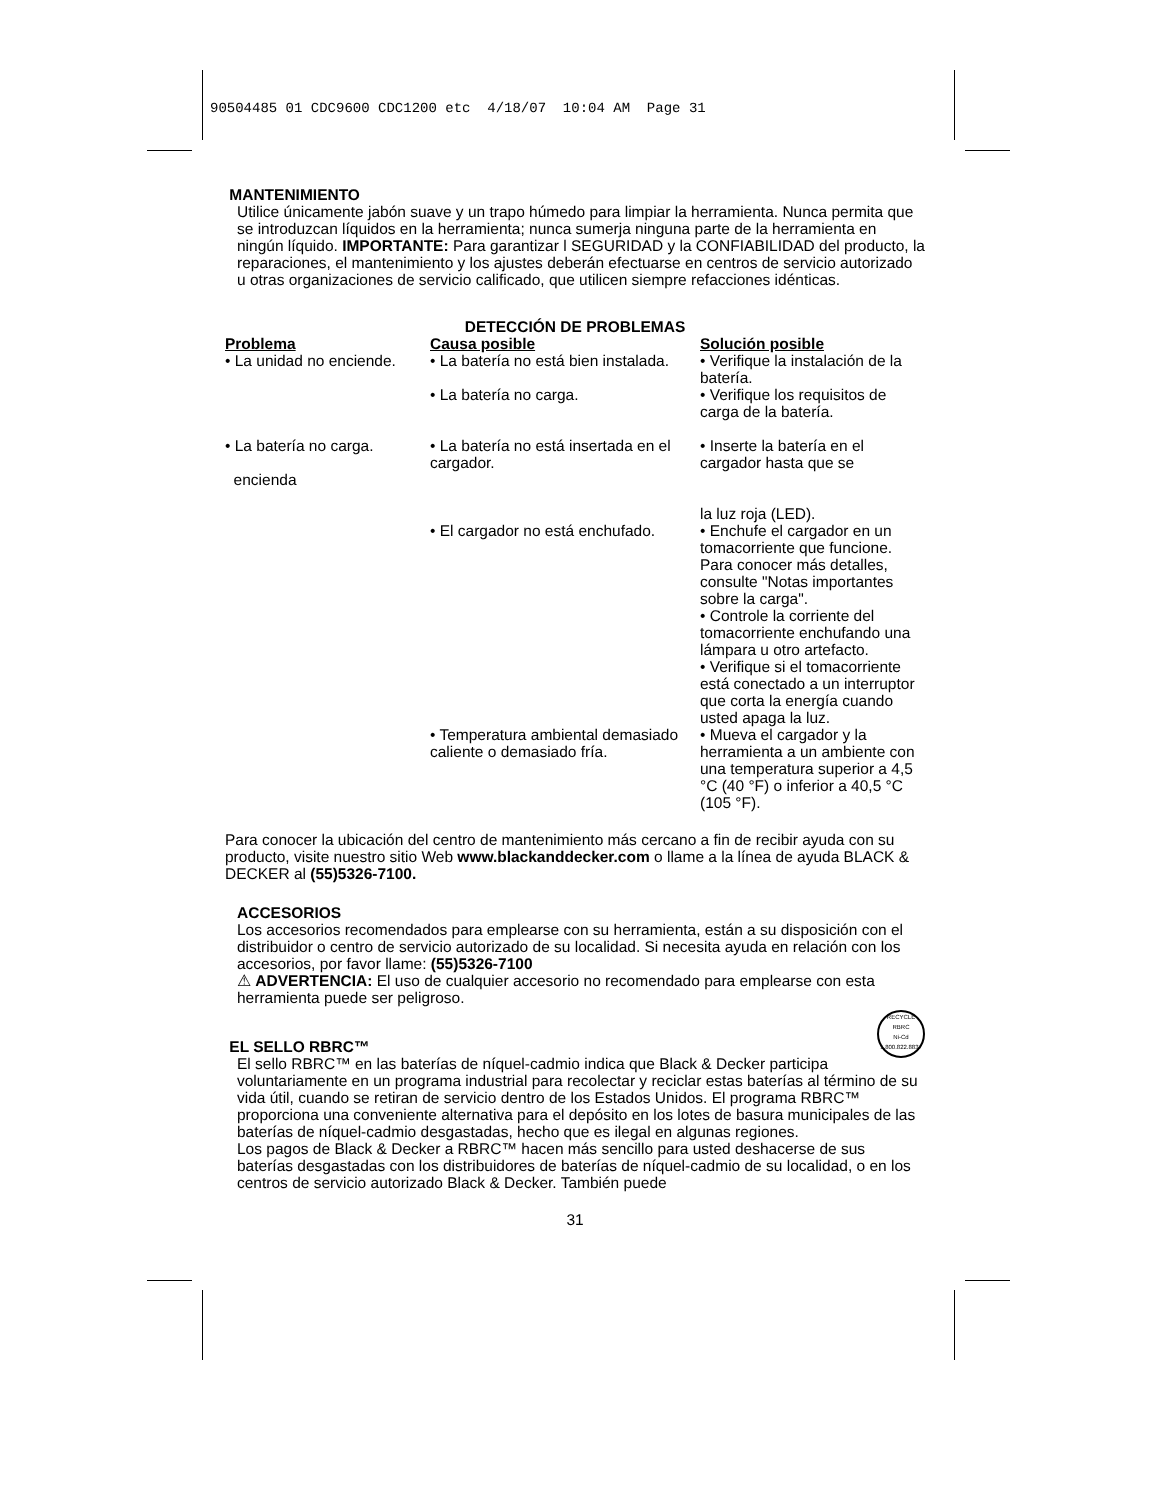90504485 01 CDC9600 CDC1200 etc 4/18/07 10:04 AM Page 31
MANTENIMIENTO
Utilice únicamente jabón suave y un trapo húmedo para limpiar la herramienta. Nunca permita que se introduzcan líquidos en la herramienta; nunca sumerja ninguna parte de la herramienta en ningún líquido. IMPORTANTE: Para garantizar l SEGURIDAD y la CONFIABILIDAD del producto, la reparaciones, el mantenimiento y los ajustes deberán efectuarse en centros de servicio autorizado u otras organizaciones de servicio calificado, que utilicen siempre refacciones idénticas.
DETECCIÓN DE PROBLEMAS
| Problema | Causa posible | Solución posible |
| --- | --- | --- |
| • La unidad no enciende. | • La batería no está bien instalada. | • Verifique la instalación de la batería. |
| | • La batería no carga. | • Verifique los requisitos de carga de la batería. |
| • La batería no carga. encienda | • La batería no está insertada en el cargador. | • Inserte la batería en el cargador hasta que se la luz roja (LED). |
| | • El cargador no está enchufado. | • Enchufe el cargador en un tomacorriente que funcione. Para conocer más detalles, consulte "Notas importantes sobre la carga". • Controle la corriente del tomacorriente enchufando una lámpara u otro artefacto. • Verifique si el tomacorriente está conectado a un interruptor que corta la energía cuando usted apaga la luz. |
| | • Temperatura ambiental demasiado caliente o demasiado fría. | • Mueva el cargador y la herramienta a un ambiente con una temperatura superior a 4,5 °C (40 °F) o inferior a 40,5 °C (105 °F). |
Para conocer la ubicación del centro de mantenimiento más cercano a fin de recibir ayuda con su producto, visite nuestro sitio Web www.blackanddecker.com o llame a la línea de ayuda BLACK & DECKER al (55)5326-7100.
ACCESORIOS
Los accesorios recomendados para emplearse con su herramienta, están a su disposición con el distribuidor o centro de servicio autorizado de su localidad. Si necesita ayuda en relación con los accesorios, por favor llame: (55)5326-7100
⚠ ADVERTENCIA: El uso de cualquier accesorio no recomendado para emplearse con esta herramienta puede ser peligroso.
RECYCLE
RBRC
Ni-Cd
1.800.822.8837
EL SELLO RBRC™
El sello RBRC™ en las baterías de níquel-cadmio indica que Black & Decker participa voluntariamente en un programa industrial para recolectar y reciclar estas baterías al término de su vida útil, cuando se retiran de servicio dentro de los Estados Unidos. El programa RBRC™ proporciona una conveniente alternativa para el depósito en los lotes de basura municipales de las baterías de níquel-cadmio desgastadas, hecho que es ilegal en algunas regiones.
Los pagos de Black & Decker a RBRC™ hacen más sencillo para usted deshacerse de sus baterías desgastadas con los distribuidores de baterías de níquel-cadmio de su localidad, o en los centros de servicio autorizado Black & Decker. También puede
31